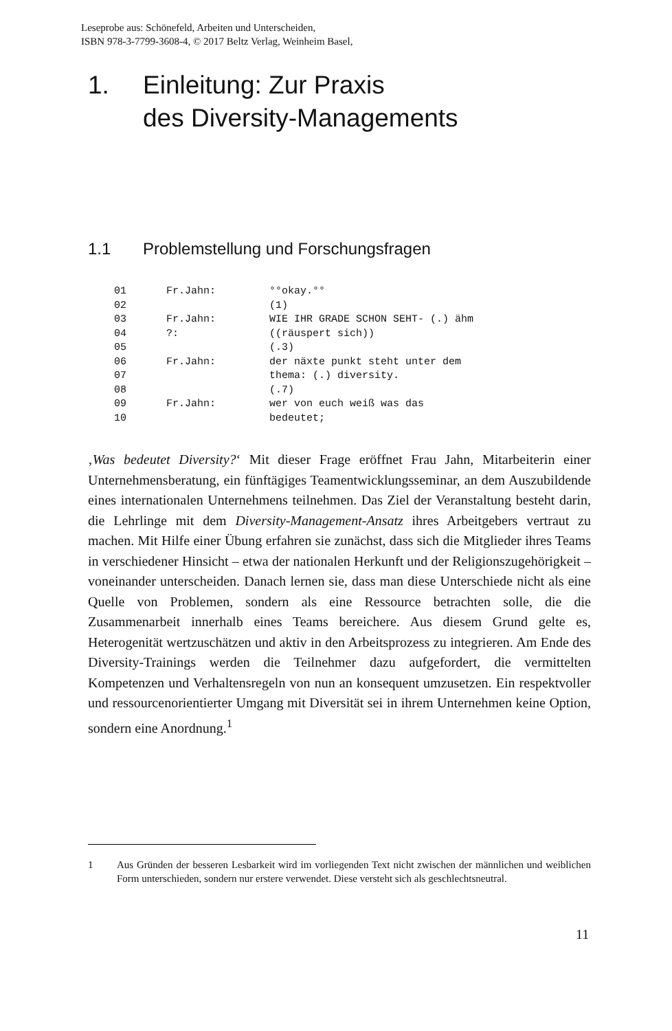Leseprobe aus: Schönefeld, Arbeiten und Unterscheiden,
ISBN 978-3-7799-3608-4, © 2017 Beltz Verlag, Weinheim Basel,
1. Einleitung: Zur Praxis
des Diversity-Managements
1.1 Problemstellung und Forschungsfragen
01 Fr.Jahn: °°okay.°°
02 (1)
03 Fr.Jahn: WIE IHR GRADE SCHON SEHT- (.) ähm
04?: ((räuspert sich))
05 (.3)
06 Fr.Jahn: der näxte punkt steht unter dem
07 thema: (.) diversity.
08 (.7)
09 Fr.Jahn: wer von euch weiß was das
10 bedeutet;
‚Was bedeutet Diversity?‘ Mit dieser Frage eröffnet Frau Jahn, Mitarbeiterin einer Unternehmensberatung, ein fünftägiges Teamentwicklungsseminar, an dem Auszubildende eines internationalen Unternehmens teilnehmen. Das Ziel der Veranstaltung besteht darin, die Lehrlinge mit dem Diversity-Management-Ansatz ihres Arbeitgebers vertraut zu machen. Mit Hilfe einer Übung erfahren sie zunächst, dass sich die Mitglieder ihres Teams in verschiedener Hinsicht – etwa der nationalen Herkunft und der Religionszugehörigkeit – voneinander unterscheiden. Danach lernen sie, dass man diese Unterschiede nicht als eine Quelle von Problemen, sondern als eine Ressource betrachten solle, die die Zusammenarbeit innerhalb eines Teams bereichere. Aus diesem Grund gelte es, Heterogenität wertzuschätzen und aktiv in den Arbeitsprozess zu integrieren. Am Ende des Diversity-Trainings werden die Teilnehmer dazu aufgefordert, die vermittelten Kompetenzen und Verhaltensregeln von nun an konsequent umzusetzen. Ein respektvoller und ressourcenorientierter Umgang mit Diversität sei in ihrem Unternehmen keine Option, sondern eine Anordnung.<sup>1</sup>
1 Aus Gründen der besseren Lesbarkeit wird im vorliegenden Text nicht zwischen der männlichen und weiblichen Form unterschieden, sondern nur erstere verwendet. Diese versteht sich als geschlechtsneutral.
11